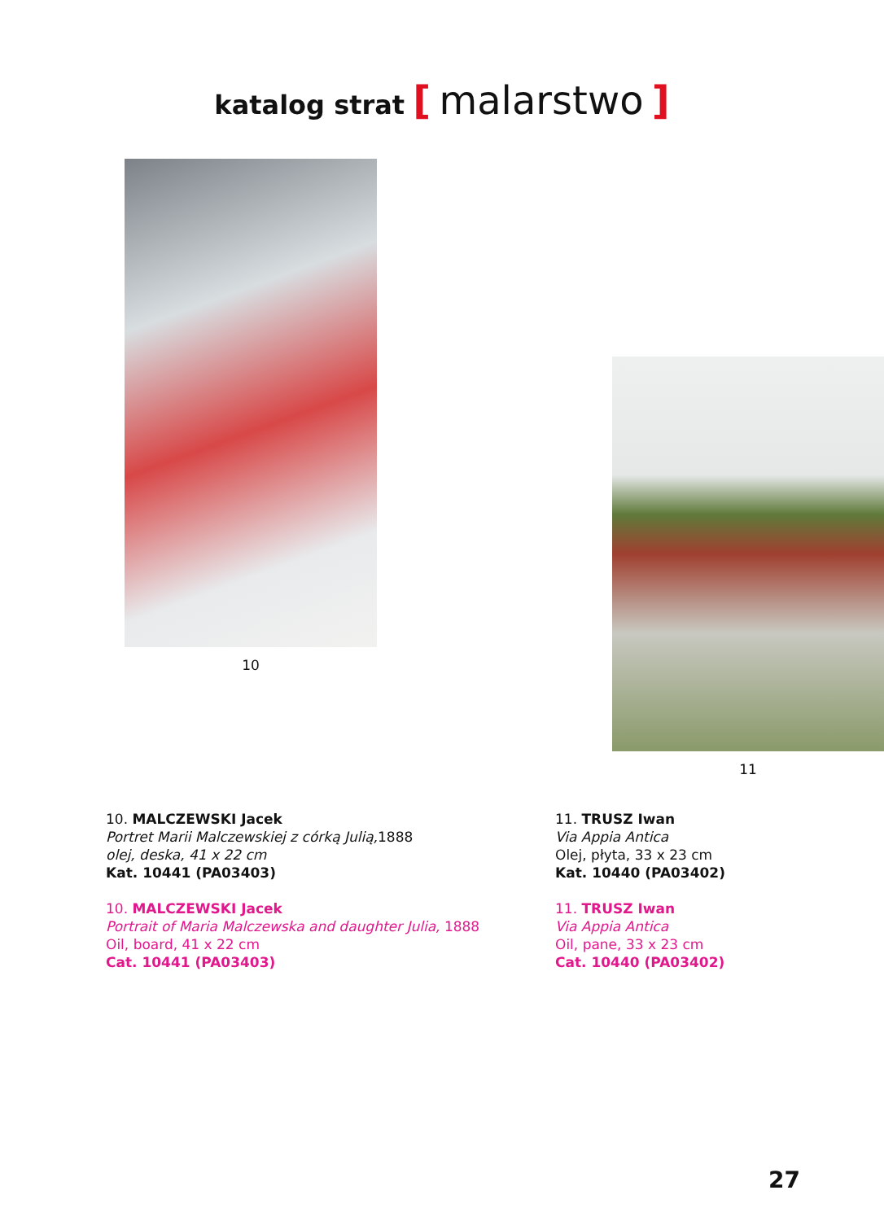katalog strat [ malarstwo ]
10 11
10. MALCZEWSKI Jacek
Portret Marii Malczewskiej z córką Julią, 1888
olej, deska, 41 x 22 cm
Kat. 10441 (PA03403)
10. MALCZEWSKI Jacek
Portrait of Maria Malczewska and daughter Julia, 1888
Oil, board, 41 x 22 cm
Cat. 10441 (PA03403)
11. TRUSZ Iwan
Via Appia Antica
Olej, płyta, 33 x 23 cm
Kat. 10440 (PA03402)
11. TRUSZ Iwan
Via Appia Antica
Oil, pane, 33 x 23 cm
Cat. 10440 (PA03402)
27